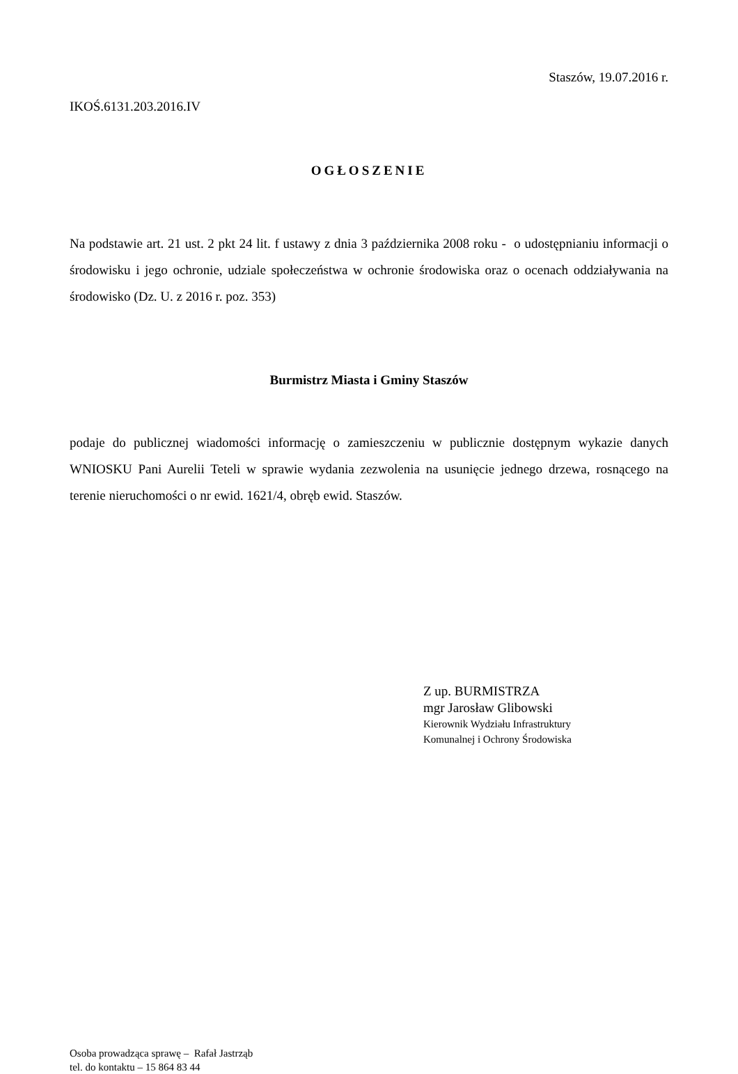Staszów, 19.07.2016 r.
IKOŚ.6131.203.2016.IV
OGŁOSZENIE
Na podstawie art. 21 ust. 2 pkt 24 lit. f ustawy z dnia 3 października 2008 roku - o udostępnianiu informacji o środowisku i jego ochronie, udziale społeczeństwa w ochronie środowiska oraz o ocenach oddziaływania na środowisko (Dz. U. z 2016 r. poz. 353)
Burmistrz Miasta i Gminy Staszów
podaje do publicznej wiadomości informację o zamieszczeniu w publicznie dostępnym wykazie danych WNIOSKU Pani Aurelii Teteli w sprawie wydania zezwolenia na usunięcie jednego drzewa, rosnącego na terenie nieruchomości o nr ewid. 1621/4, obręb ewid. Staszów.
Z up. BURMISTRZA
mgr Jarosław Glibowski
Kierownik Wydziału Infrastruktury
Komunalnej i Ochrony Środowiska
Osoba prowadząca sprawę – Rafał Jastrząb
tel. do kontaktu – 15 864 83 44